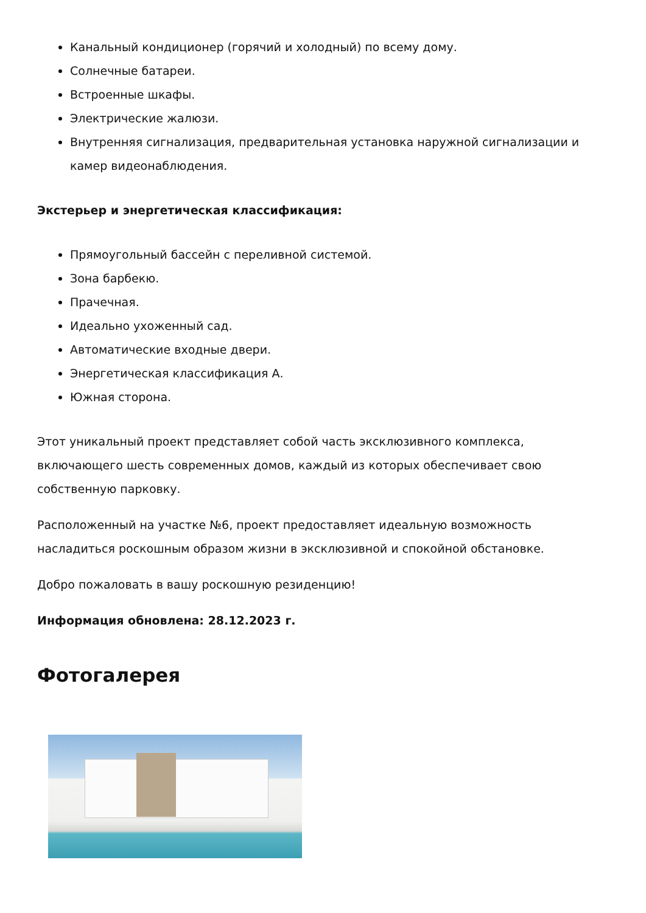Канальный кондиционер (горячий и холодный) по всему дому.
Солнечные батареи.
Встроенные шкафы.
Электрические жалюзи.
Внутренняя сигнализация, предварительная установка наружной сигнализации и камер видеонаблюдения.
Экстерьер и энергетическая классификация:
Прямоугольный бассейн с переливной системой.
Зона барбекю.
Прачечная.
Идеально ухоженный сад.
Автоматические входные двери.
Энергетическая классификация А.
Южная сторона.
Этот уникальный проект представляет собой часть эксклюзивного комплекса, включающего шесть современных домов, каждый из которых обеспечивает свою собственную парковку.
Расположенный на участке №6, проект предоставляет идеальную возможность насладиться роскошным образом жизни в эксклюзивной и спокойной обстановке.
Добро пожаловать в вашу роскошную резиденцию!
Информация обновлена: 28.12.2023 г.
Фотогалерея